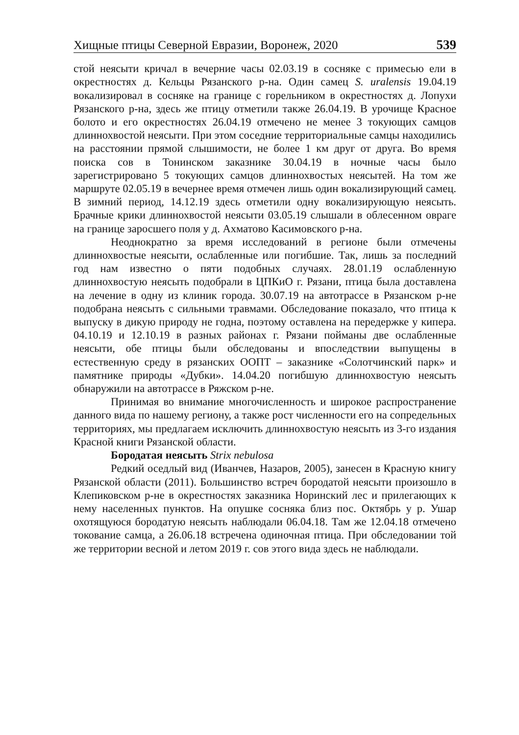Хищные птицы Северной Евразии, Воронеж, 2020 539
стой неясыти кричал в вечерние часы 02.03.19 в сосняке с примесью ели в окрестностях д. Кельцы Рязанского р-на. Один самец S. uralensis 19.04.19 вокализировал в сосняке на границе с горельником в окрестностях д. Лопухи Рязанского р-на, здесь же птицу отметили также 26.04.19. В урочище Красное болото и его окрестностях 26.04.19 отмечено не менее 3 токующих самцов длиннохвостой неясыти. При этом соседние территориальные самцы находились на расстоянии прямой слышимости, не более 1 км друг от друга. Во время поиска сов в Тонинском заказнике 30.04.19 в ночные часы было зарегистрировано 5 токующих самцов длиннохвостых неясытей. На том же маршруте 02.05.19 в вечернее время отмечен лишь один вокализирующий самец. В зимний период, 14.12.19 здесь отметили одну вокализирующую неясыть. Брачные крики длиннохвостой неясыти 03.05.19 слышали в облесенном овраге на границе заросшего поля у д. Ахматово Касимовского р-на.
Неоднократно за время исследований в регионе были отмечены длиннохвостые неясыти, ослабленные или погибшие. Так, лишь за последний год нам известно о пяти подобных случаях. 28.01.19 ослабленную длиннохвостую неясыть подобрали в ЦПКиО г. Рязани, птица была доставлена на лечение в одну из клиник города. 30.07.19 на автотрассе в Рязанском р-не подобрана неясыть с сильными травмами. Обследование показало, что птица к выпуску в дикую природу не годна, поэтому оставлена на передержке у кипера. 04.10.19 и 12.10.19 в разных районах г. Рязани пойманы две ослабленные неясыти, обе птицы были обследованы и впоследствии выпущены в естественную среду в рязанских ООПТ – заказнике «Солотчинский парк» и памятнике природы «Дубки». 14.04.20 погибшую длиннохвостую неясыть обнаружили на автотрассе в Ряжском р-не.
Принимая во внимание многочисленность и широкое распространение данного вида по нашему региону, а также рост численности его на сопредельных территориях, мы предлагаем исключить длиннохвостую неясыть из 3-го издания Красной книги Рязанской области.
Бородатая неясыть Strix nebulosa
Редкий оседлый вид (Иванчев, Назаров, 2005), занесен в Красную книгу Рязанской области (2011). Большинство встреч бородатой неясыти произошло в Клепиковском р-не в окрестностях заказника Норинский лес и прилегающих к нему населенных пунктов. На опушке сосняка близ пос. Октябрь у р. Ушар охотящуюся бородатую неясыть наблюдали 06.04.18. Там же 12.04.18 отмечено токование самца, а 26.06.18 встречена одиночная птица. При обследовании той же территории весной и летом 2019 г. сов этого вида здесь не наблюдали.